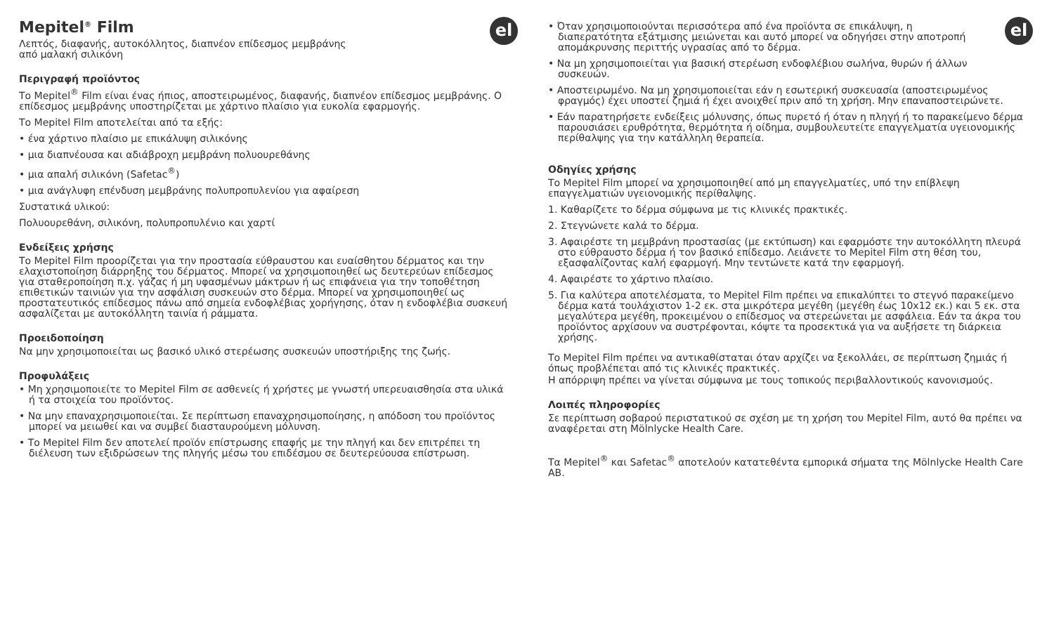el
Mepitel<sup>®</sup> Film
Λεπτός, διαφανής, αυτοκόλλητος, διαπνέον επίδεσμος μεμβράνης
από μαλακή σιλικόνη
Περιγραφή προϊόντος
Το Mepitel<sup>®</sup> Film είναι ένας ήπιος, αποστειρωμένος, διαφανής, διαπνέον επίδεσμος μεμβράνης. Ο επίδεσμος μεμβράνης υποστηρίζεται με χάρτινο πλαίσιο για ευκολία εφαρμογής.
Το Mepitel Film αποτελείται από τα εξής:
• ένα χάρτινο πλαίσιο με επικάλυψη σιλικόνης
• μια διαπνέουσα και αδιάβροχη μεμβράνη πολυουρεθάνης
• μια απαλή σιλικόνη (Safetac<sup>®</sup>)
• μια ανάγλυφη επένδυση μεμβράνης πολυπροπυλενίου για αφαίρεση
Συστατικά υλικού:
Πολυουρεθάνη, σιλικόνη, πολυπροπυλένιο και χαρτί
Ενδείξεις χρήσης
Το Mepitel Film προορίζεται για την προστασία εύθραυστου και ευαίσθητου δέρματος και την ελαχιστοποίηση διάρρηξης του δέρματος. Μπορεί να χρησιμοποιηθεί ως δευτερεύων επίδεσμος για σταθεροποίηση π.χ. γάζας ή μη υφασμένων μάκτρων ή ως επιφάνεια για την τοποθέτηση επιθετικών ταινιών για την ασφάλιση συσκευών στο δέρμα. Μπορεί να χρησιμοποιηθεί ως προστατευτικός επίδεσμος πάνω από σημεία ενδοφλέβιας χορήγησης, όταν η ενδοφλέβια συσκευή ασφαλίζεται με αυτοκόλλητη ταινία ή ράμματα.
Προειδοποίηση
Να μην χρησιμοποιείται ως βασικό υλικό στερέωσης συσκευών υποστήριξης της ζωής.
Προφυλάξεις
• Μη χρησιμοποιείτε το Mepitel Film σε ασθενείς ή χρήστες με γνωστή υπερευαισθησία στα υλικά ή τα στοιχεία του προϊόντος.
• Να μην επαναχρησιμοποιείται. Σε περίπτωση επαναχρησιμοποίησης, η απόδοση του προϊόντος μπορεί να μειωθεί και να συμβεί διασταυρούμενη μόλυνση.
• Το Mepitel Film δεν αποτελεί προϊόν επίστρωσης επαφής με την πληγή και δεν επιτρέπει τη διέλευση των εξιδρώσεων της πληγής μέσω του επιδέσμου σε δευτερεύουσα επίστρωση.
el
• Όταν χρησιμοποιούνται περισσότερα από ένα προϊόντα σε επικάλυψη, η διαπερατότητα εξάτμισης μειώνεται και αυτό μπορεί να οδηγήσει στην αποτροπή απομάκρυνσης περιττής υγρασίας από το δέρμα.
• Να μη χρησιμοποιείται για βασική στερέωση ενδοφλέβιου σωλήνα, θυρών ή άλλων συσκευών.
• Αποστειρωμένο. Να μη χρησιμοποιείται εάν η εσωτερική συσκευασία (αποστειρωμένος φραγμός) έχει υποστεί ζημιά ή έχει ανοιχθεί πριν από τη χρήση. Μην επαναποστειρώνετε.
• Εάν παρατηρήσετε ενδείξεις μόλυνσης, όπως πυρετό ή όταν η πληγή ή το παρακείμενο δέρμα παρουσιάσει ερυθρότητα, θερμότητα ή οίδημα, συμβουλευτείτε επαγγελματία υγειονομικής περίθαλψης για την κατάλληλη θεραπεία.
Οδηγίες χρήσης
Το Mepitel Film μπορεί να χρησιμοποιηθεί από μη επαγγελματίες, υπό την επίβλεψη επαγγελματιών υγειονομικής περίθαλψης.
1. Καθαρίζετε το δέρμα σύμφωνα με τις κλινικές πρακτικές.
2. Στεγνώνετε καλά το δέρμα.
3. Αφαιρέστε τη μεμβράνη προστασίας (με εκτύπωση) και εφαρμόστε την αυτοκόλλητη πλευρά στο εύθραυστο δέρμα ή τον βασικό επίδεσμο. Λειάνετε το Mepitel Film στη θέση του, εξασφαλίζοντας καλή εφαρμογή. Μην τεντώνετε κατά την εφαρμογή.
4. Αφαιρέστε το χάρτινο πλαίσιο.
5. Για καλύτερα αποτελέσματα, το Mepitel Film πρέπει να επικαλύπτει το στεγνό παρακείμενο δέρμα κατά τουλάχιστον 1-2 εκ. στα μικρότερα μεγέθη (μεγέθη έως 10x12 εκ.) και 5 εκ. στα μεγαλύτερα μεγέθη, προκειμένου ο επίδεσμος να στερεώνεται με ασφάλεια. Εάν τα άκρα του προϊόντος αρχίσουν να συστρέφονται, κόψτε τα προσεκτικά για να αυξήσετε τη διάρκεια χρήσης.
Το Mepitel Film πρέπει να αντικαθίσταται όταν αρχίζει να ξεκολλάει, σε περίπτωση ζημιάς ή όπως προβλέπεται από τις κλινικές πρακτικές.
Η απόρριψη πρέπει να γίνεται σύμφωνα με τους τοπικούς περιβαλλοντικούς κανονισμούς.
Λοιπές πληροφορίες
Σε περίπτωση σοβαρού περιστατικού σε σχέση με τη χρήση του Mepitel Film, αυτό θα πρέπει να αναφέρεται στη Mölnlycke Health Care.
Τα Mepitel<sup>®</sup> και Safetac<sup>®</sup> αποτελούν κατατεθέντα εμπορικά σήματα της Mölnlycke Health Care AB.